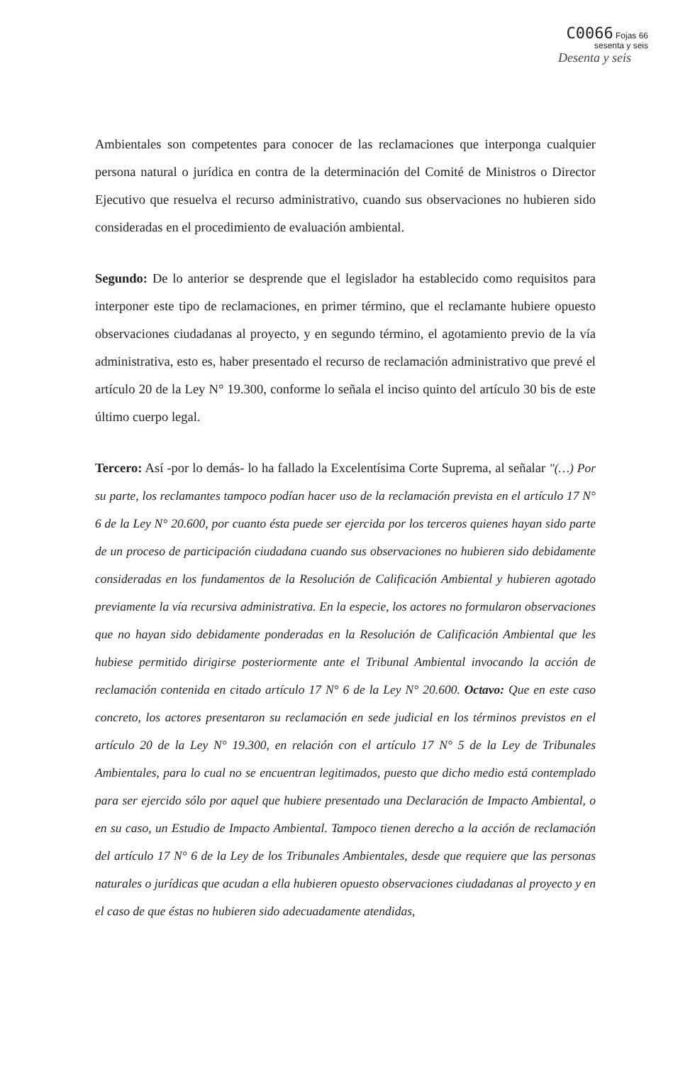C0066 Fojas 66
sesenta y seis
Desenta y seis
Ambientales son competentes para conocer de las reclamaciones que interponga cualquier persona natural o jurídica en contra de la determinación del Comité de Ministros o Director Ejecutivo que resuelva el recurso administrativo, cuando sus observaciones no hubieren sido consideradas en el procedimiento de evaluación ambiental.
Segundo: De lo anterior se desprende que el legislador ha establecido como requisitos para interponer este tipo de reclamaciones, en primer término, que el reclamante hubiere opuesto observaciones ciudadanas al proyecto, y en segundo término, el agotamiento previo de la vía administrativa, esto es, haber presentado el recurso de reclamación administrativo que prevé el artículo 20 de la Ley N° 19.300, conforme lo señala el inciso quinto del artículo 30 bis de este último cuerpo legal.
Tercero: Así -por lo demás- lo ha fallado la Excelentísima Corte Suprema, al señalar "(…) Por su parte, los reclamantes tampoco podían hacer uso de la reclamación prevista en el artículo 17 N° 6 de la Ley N° 20.600, por cuanto ésta puede ser ejercida por los terceros quienes hayan sido parte de un proceso de participación ciudadana cuando sus observaciones no hubieren sido debidamente consideradas en los fundamentos de la Resolución de Calificación Ambiental y hubieren agotado previamente la vía recursiva administrativa. En la especie, los actores no formularon observaciones que no hayan sido debidamente ponderadas en la Resolución de Calificación Ambiental que les hubiese permitido dirigirse posteriormente ante el Tribunal Ambiental invocando la acción de reclamación contenida en citado artículo 17 N° 6 de la Ley N° 20.600. Octavo: Que en este caso concreto, los actores presentaron su reclamación en sede judicial en los términos previstos en el artículo 20 de la Ley N° 19.300, en relación con el artículo 17 N° 5 de la Ley de Tribunales Ambientales, para lo cual no se encuentran legitimados, puesto que dicho medio está contemplado para ser ejercido sólo por aquel que hubiere presentado una Declaración de Impacto Ambiental, o en su caso, un Estudio de Impacto Ambiental. Tampoco tienen derecho a la acción de reclamación del artículo 17 N° 6 de la Ley de los Tribunales Ambientales, desde que requiere que las personas naturales o jurídicas que acudan a ella hubieren opuesto observaciones ciudadanas al proyecto y en el caso de que éstas no hubieren sido adecuadamente atendidas,